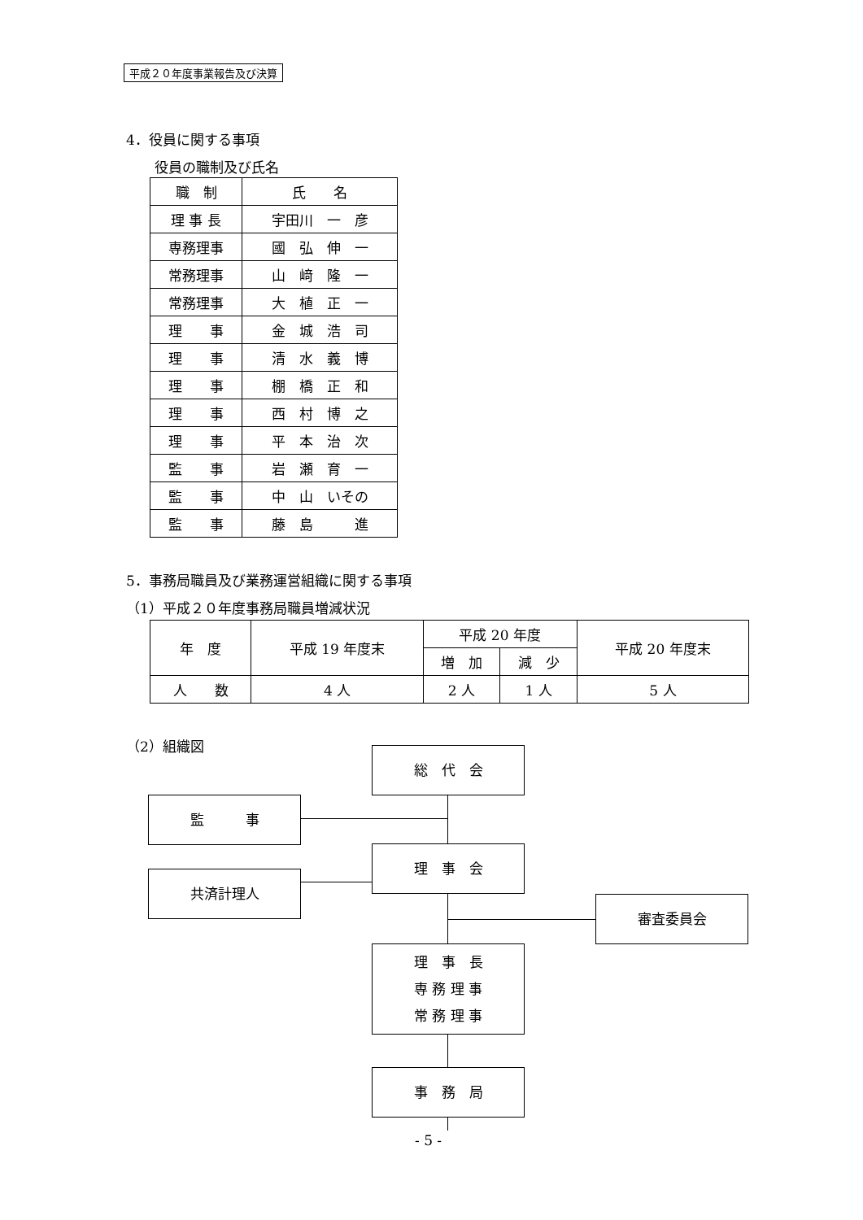平成２０年度事業報告及び決算
4．役員に関する事項
役員の職制及び氏名
| 職 制 | 氏 名 |
| --- | --- |
| 理 事 長 | 宇田川 一 彦 |
| 専務理事 | 國 弘 伸 一 |
| 常務理事 | 山 﨑 隆 一 |
| 常務理事 | 大 植 正 一 |
| 理 事 | 金 城 浩 司 |
| 理 事 | 清 水 義 博 |
| 理 事 | 棚 橋 正 和 |
| 理 事 | 西 村 博 之 |
| 理 事 | 平 本 治 次 |
| 監 事 | 岩 瀬 育 一 |
| 監 事 | 中 山 いその |
| 監 事 | 藤 島 進 |
5．事務局職員及び業務運営組織に関する事項
（1）平成２０年度事務局職員増減状況
| 年 度 | 平成 19 年度末 | 平成 20 年度 | | 平成 20 年度末 |
| --- | --- | --- | --- | --- |
| | | 増 加 | 減 少 | |
| 人 数 | 4 人 | 2 人 | 1 人 | 5 人 |
（2）組織図
総　代　会
監　　　事
理　事　会
共済計理人
審査委員会
理　事　長
専 務 理 事
常 務 理 事
事　務　局
- 5 -